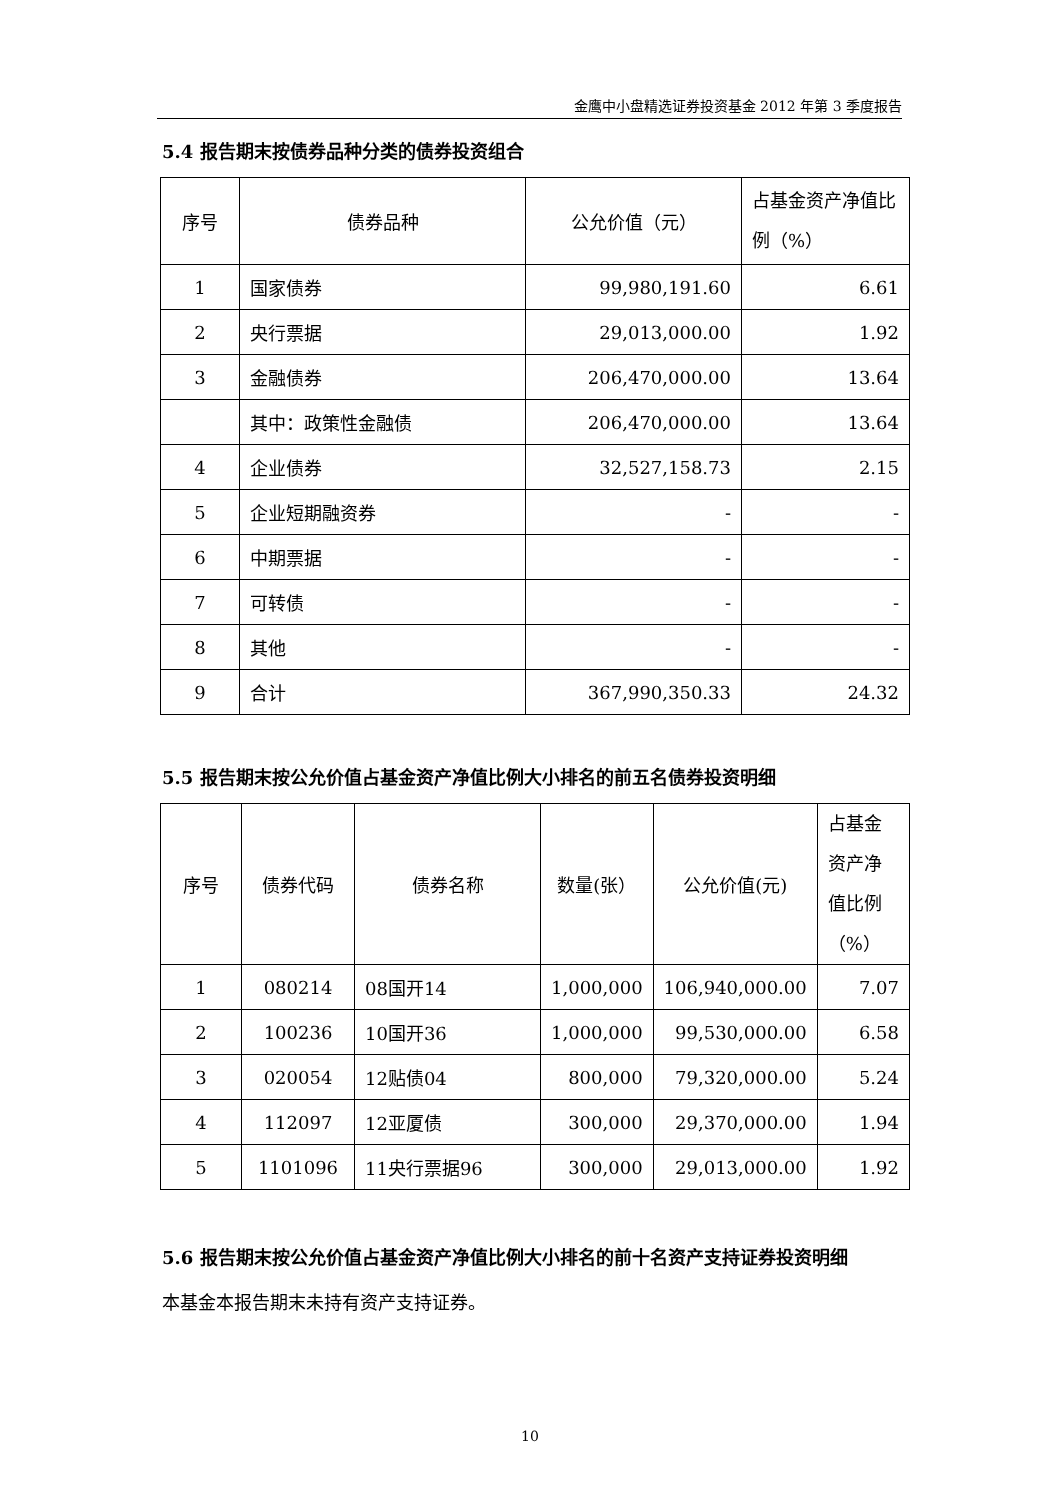金鹰中小盘精选证券投资基金 2012 年第 3 季度报告
5.4 报告期末按债券品种分类的债券投资组合
| 序号 | 债券品种 | 公允价值（元） | 占基金资产净值比例（%） |
| --- | --- | --- | --- |
| 1 | 国家债券 | 99,980,191.60 | 6.61 |
| 2 | 央行票据 | 29,013,000.00 | 1.92 |
| 3 | 金融债券 | 206,470,000.00 | 13.64 |
| | 其中：政策性金融债 | 206,470,000.00 | 13.64 |
| 4 | 企业债券 | 32,527,158.73 | 2.15 |
| 5 | 企业短期融资券 | - | - |
| 6 | 中期票据 | - | - |
| 7 | 可转债 | - | - |
| 8 | 其他 | - | - |
| 9 | 合计 | 367,990,350.33 | 24.32 |
5.5 报告期末按公允价值占基金资产净值比例大小排名的前五名债券投资明细
| 序号 | 债券代码 | 债券名称 | 数量(张） | 公允价值(元) | 占基金资产净值比例（%） |
| --- | --- | --- | --- | --- | --- |
| 1 | 080214 | 08国开14 | 1,000,000 | 106,940,000.00 | 7.07 |
| 2 | 100236 | 10国开36 | 1,000,000 | 99,530,000.00 | 6.58 |
| 3 | 020054 | 12贴债04 | 800,000 | 79,320,000.00 | 5.24 |
| 4 | 112097 | 12亚厦债 | 300,000 | 29,370,000.00 | 1.94 |
| 5 | 1101096 | 11央行票据96 | 300,000 | 29,013,000.00 | 1.92 |
5.6 报告期末按公允价值占基金资产净值比例大小排名的前十名资产支持证券投资明细
本基金本报告期末未持有资产支持证券。
10